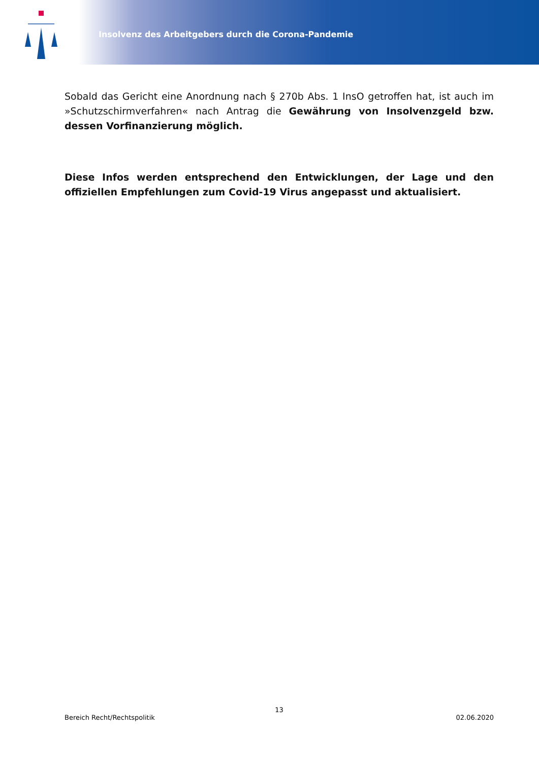Insolvenz des Arbeitgebers durch die Corona-Pandemie
Sobald das Gericht eine Anordnung nach § 270b Abs. 1 InsO getroffen hat, ist auch im »Schutzschirmverfahren« nach Antrag die Gewährung von Insolvenzgeld bzw. dessen Vorfinanzierung möglich.
Diese Infos werden entsprechend den Entwicklungen, der Lage und den offiziellen Empfehlungen zum Covid-19 Virus angepasst und aktualisiert.
13
Bereich Recht/Rechtspolitik 02.06.2020